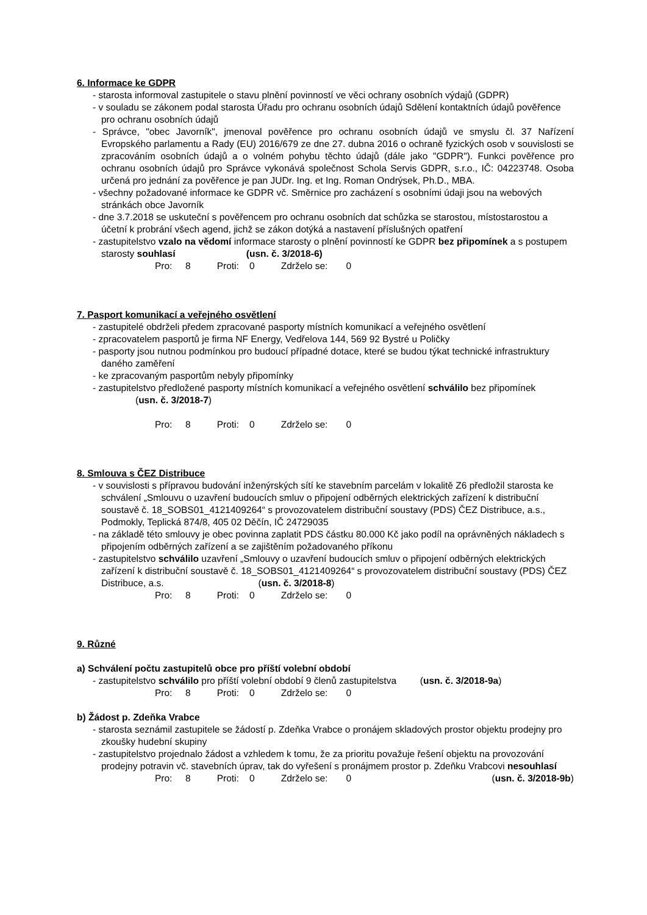6. Informace ke GDPR
- starosta informoval zastupitele o stavu plnění povinností ve věci ochrany osobních výdajů (GDPR)
- v souladu se zákonem podal starosta Úřadu pro ochranu osobních údajů Sdělení kontaktních údajů pověřence pro ochranu osobních údajů
- Správce, "obec Javorník", jmenoval pověřence pro ochranu osobních údajů ve smyslu čl. 37 Nařízení Evropského parlamentu a Rady (EU) 2016/679 ze dne 27. dubna 2016 o ochraně fyzických osob v souvislosti se zpracováním osobních údajů a o volném pohybu těchto údajů (dále jako "GDPR"). Funkci pověřence pro ochranu osobních údajů pro Správce vykonává společnost Schola Servis GDPR, s.r.o., IČ: 04223748. Osoba určená pro jednání za pověřence je pan JUDr. Ing. et Ing. Roman Ondrýsek, Ph.D., MBA.
- všechny požadované informace ke GDPR vč. Směrnice pro zacházení s osobními údaji jsou na webových stránkách obce Javorník
- dne 3.7.2018 se uskuteční s pověřencem pro ochranu osobních dat schůzka se starostou, místostarostou a účetní k probrání všech agend, jichž se zákon dotýká a nastavení příslušných opatření
- zastupitelstvo vzalo na vědomí informace starosty o plnění povinností ke GDPR bez připomínek a s postupem starosty souhlasí (usn. č. 3/2018-6)
Pro: 8 Proti: 0 Zdrželo se: 0
7. Pasport komunikací a veřejného osvětlení
- zastupitelé obdrželi předem zpracované pasporty místních komunikací a veřejného osvětlení
- zpracovatelem pasportů je firma NF Energy, Vedřelova 144, 569 92 Bystré u Poličky
- pasporty jsou nutnou podmínkou pro budoucí případné dotace, které se budou týkat technické infrastruktury daného zaměření
- ke zpracovaným pasportům nebyly připomínky
- zastupitelstvo předložené pasporty místních komunikací a veřejného osvětlení schválilo bez připomínek (usn. č. 3/2018-7)
Pro: 8 Proti: 0 Zdrželo se: 0
8. Smlouva s ČEZ Distribuce
- v souvislosti s přípravou budování inženýrských sítí ke stavebním parcelám v lokalitě Z6 předložil starosta ke schválení „Smlouvu o uzavření budoucích smluv o připojení odběrných elektrických zařízení k distribuční soustavě č. 18_SOBS01_4121409264“ s provozovatelem distribuční soustavy (PDS) ČEZ Distribuce, a.s., Podmokly, Teplická 874/8, 405 02 Děčín, IČ 24729035
- na základě této smlouvy je obec povinna zaplatit PDS částku 80.000 Kč jako podíl na oprávněných nákladech s připojením odběrných zařízení a se zajištěním požadovaného příkonu
- zastupitelstvo schválilo uzavření „Smlouvy o uzavření budoucích smluv o připojení odběrných elektrických zařízení k distribuční soustavě č. 18_SOBS01_4121409264“ s provozovatelem distribuční soustavy (PDS) ČEZ Distribuce, a.s. (usn. č. 3/2018-8)
Pro: 8 Proti: 0 Zdrželo se: 0
9. Různé
a) Schválení počtu zastupitelů obce pro příští volební období
- zastupitelstvo schválilo pro příští volební období 9 členů zastupitelstva (usn. č. 3/2018-9a)
Pro: 8 Proti: 0 Zdrželo se: 0
b) Žádost p. Zdeňka Vrabce
- starosta seznámil zastupitele se žádostí p. Zdeňka Vrabce o pronájem skladových prostor objektu prodejny pro zkoušky hudební skupiny
- zastupitelstvo projednalo žádost a vzhledem k tomu, že za prioritu považuje řešení objektu na provozování prodejny potravin vč. stavebních úprav, tak do vyřešení s pronájmem prostor p. Zdeňku Vrabcovi nesouhlasí (usn. č. 3/2018-9b)
Pro: 8 Proti: 0 Zdrželo se: 0